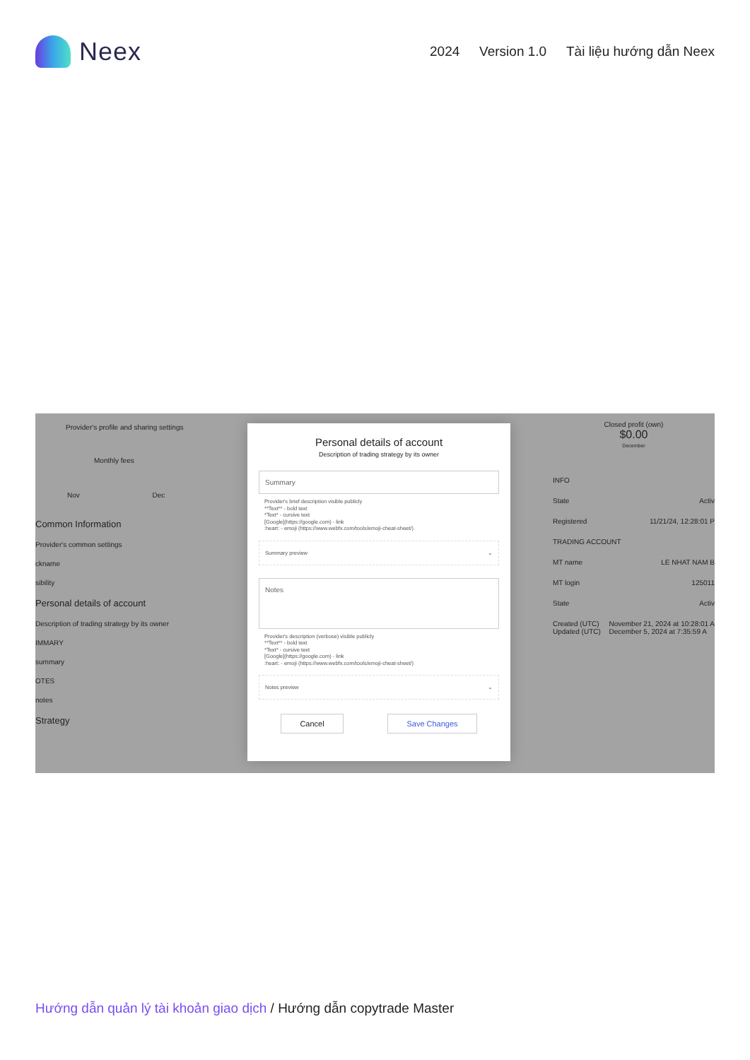Neex
2024 Version 1.0 Tài liệu hướng dẫn Neex
Provider's profile and sharing settings
Monthly fees
Nov Dec
Common Information
Provider's common settings
ckname
sibility
Personal details of account
Description of trading strategy by its owner
IMMARY
summary
OTES
notes
Strategy
Personal details of account
Description of trading strategy by its owner
Summary
Provider's brief description visible publicly
**Text** - bold text
*Text* - cursive text
[Google](https://google.com) - link
:heart: - emoji (https://www.webfx.com/tools/emoji-cheat-sheet/)
Summary preview ⌄
Notes
Provider's description (verbose) visible publicly
**Text** - bold text
*Text* - cursive text
[Google](https://google.com) - link
:heart: - emoji (https://www.webfx.com/tools/emoji-cheat-sheet/)
Notes preview ⌄
Cancel Save Changes
Closed profit (own)
$0.00
December
INFO
State Activ
Registered 11/21/24, 12:28:01 P
TRADING ACCOUNT
MT name LE NHAT NAM B
MT login 125011
State Activ
Created (UTC)
Updated (UTC) November 21, 2024 at 10:28:01 A
December 5, 2024 at 7:35:59 A
Hướng dẫn quản lý tài khoản giao dịch / Hướng dẫn copytrade Master